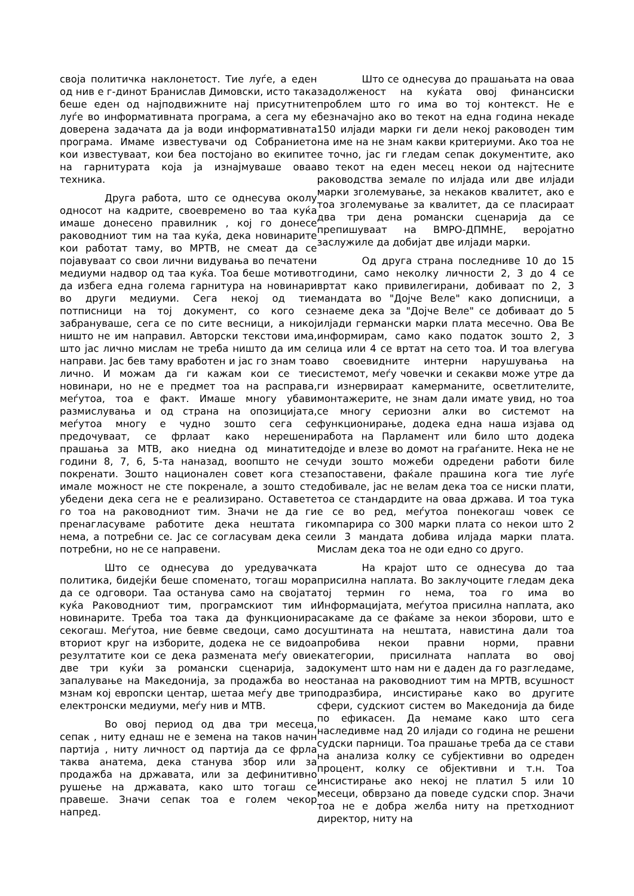своја политичка наклонетост. Тие луѓе, а еден од нив е г-динот Бранислав Димовски, исто така беше еден од најподвижните нај присутните луѓе во информативната програма, а сега му е доверена задачата да ја води информативната програма. Имаме известувачи од Собранието кои известуваат, кои беа постојано во екипите на гарнитурата која ја изнајмуваше оваа техника.
Друга работа, што се однесува околу односот на кадрите, своевремено во таа куќа имаше донесено правилник , кој го донесе раководниот тим на таа куќа, дека новинарите кои работат таму, во МРТВ, не смеат да се појавуваат со свои лични видувања во печатени медиуми надвор од таа куќа. Тоа беше мотивот да избега една голема гарнитура на новинари во други медиуми. Сега некој од тие потписници на тој документ, со кого се забрануваше, сега се по сите весници, а никој ништо не им направил. Авторски текстови има, што јас лично мислам не треба ништо да им се направи. Јас бев таму вработен и јас го знам тоа лично. И можам да ги кажам кои се тие новинари, но не е предмет тоа на расправа, меѓутоа, тоа е факт. Имаше многу убави размислувања и од страна на опозицијата, меѓутоа многу е чудно зошто сега се предочуваат, се фрлаат како нерешени прашања за МТВ, ако ниедна од минатите години 8, 7, 6, 5-та наназад, воопшто не се покренати. Зошто национален совет кога сте имале можност не сте покренале, а зошто сте убедени дека сега не е реализирано. Оставете го тоа на раководниот тим. Значи не да ги пренагласуваме работите дека нештата ги нема, а потребни се. Јас се согласувам дека се потребни, но не се направени.
Што се однесува до уредувачката политика, бидејќи беше споменато, тогаш мора да се одговори. Таа останува само на својата куќа Раководниот тим, програмскиот тим и новинарите. Треба тоа така да функционира секогаш. Меѓутоа, ние бевме сведоци, само до вториот круг на изборите, додека не се видоа резултатите кои се дека размената меѓу овие две три куќи за романски сценарија, за запалување на Македонија, за продажба во не мзнам кој европски центар, шетаа меѓу две три електронски медиуми, меѓу нив и МТВ.
Во овој период од два три месеца, сепак , ниту еднаш не е земена на таков начин партија , ниту личност од партија да се фрла таква анатема, дека станува збор или за продажба на државата, или за дефинитивно рушење на државата, како што тогаш се правеше. Значи сепак тоа е голем чекор напред.
Што се однесува до прашањата на оваа задолженост на куќата овој финансиски проблем што го има во тој контекст. Не е безначајно ако во текот на една година некаде 150 илјади марки ги дели некој раководен тим на име на не знам какви критериуми. Ако тоа не е точно, јас ги гледам сепак документите, ако во текот на еден месец некои од најтесните раководства земале по илјада или две илјади марки зголемување, за некаков квалитет, ако е тоа зголемување за квалитет, да се пласираат два три дена романски сценарија да се препишуваат на ВМРО-ДПМНЕ, веројатно заслужиле да добијат две илјади марки.
Од друга страна последниве 10 до 15 години, само неколку личности 2, 3 до 4 се вртат како привилегирани, добиваат по 2, 3 мандата во "Дојче Веле" како дописници, а знаеме дека за "Дојче Веле" се добиваат до 5 илјади германски марки плата месечно. Ова Ве информирам, само како податок зошто 2, 3 лица или 4 се вртат на сето тоа. И тоа влегува во своевидните интерни нарушувања на системот, меѓу човечки и секакви може утре да ги изнервираат камерманите, осветлителите, монтажерите, не знам дали имате увид, но тоа се многу сериозни алки во системот на функционирање, додека една наша изјава од работа на Парламент или било што додека дојде и влезе во домот на граѓаните. Нека не не чуди зошто можеби одредени работи биле запоставени, фаќале прашина кога тие луѓе добивале, јас не велам дека тоа се ниски плати, тоа се стандардите на оваа држава. И тоа тука е се во ред, меѓутоа понекогаш човек се компарира со 300 марки плата со некои што 2 или 3 мандата добива илјада марки плата. Мислам дека тоа не оди едно со друго.
На крајот што се однесува до таа присилна наплата. Во заклучоците гледам дека тој термин го нема, тоа го има во Информацијата, меѓутоа присилна наплата, ако сакаме да се фаќаме за некои зборови, што е суштината на нештата, навистина дали тоа пробива некои правни норми, правни категории, присилната наплата во овој документ што нам ни е даден да го разгледаме, останаа на раководниот тим на МРТВ, всушност подразбира, инсистирање како во другите сфери, судскиот систем во Македонија да биде по ефикасен. Да немаме како што сега наследивме над 20 илјади со година не решени судски парници. Тоа прашање треба да се стави на анализа колку се субјективни во одреден процент, колку се објективни и т.н. Тоа инсистирање ако некој не платил 5 или 10 месеци, обврзано да поведе судски спор. Значи тоа не е добра желба ниту на претходниот директор, ниту на